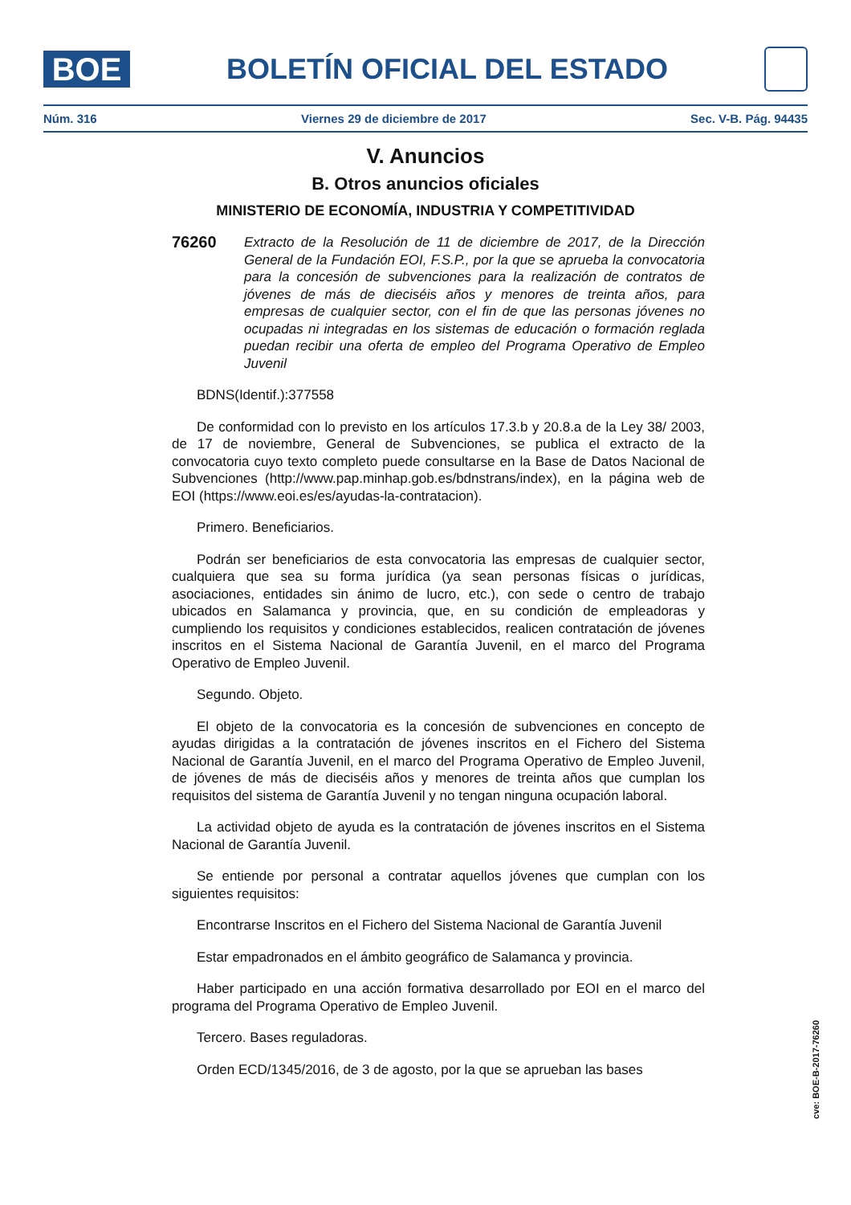BOE
BOLETÍN OFICIAL DEL ESTADO
Núm. 316 Viernes 29 de diciembre de 2017 Sec. V-B. Pág. 94435
V. Anuncios
B. Otros anuncios oficiales
MINISTERIO DE ECONOMÍA, INDUSTRIA Y COMPETITIVIDAD
76260
Extracto de la Resolución de 11 de diciembre de 2017, de la Dirección General de la Fundación EOI, F.S.P., por la que se aprueba la convocatoria para la concesión de subvenciones para la realización de contratos de jóvenes de más de dieciséis años y menores de treinta años, para empresas de cualquier sector, con el fin de que las personas jóvenes no ocupadas ni integradas en los sistemas de educación o formación reglada puedan recibir una oferta de empleo del Programa Operativo de Empleo Juvenil
BDNS(Identif.):377558
De conformidad con lo previsto en los artículos 17.3.b y 20.8.a de la Ley 38/ 2003, de 17 de noviembre, General de Subvenciones, se publica el extracto de la convocatoria cuyo texto completo puede consultarse en la Base de Datos Nacional de Subvenciones (http://www.pap.minhap.gob.es/bdnstrans/index), en la página web de EOI (https://www.eoi.es/es/ayudas-la-contratacion).
Primero. Beneficiarios.
Podrán ser beneficiarios de esta convocatoria las empresas de cualquier sector, cualquiera que sea su forma jurídica (ya sean personas físicas o jurídicas, asociaciones, entidades sin ánimo de lucro, etc.), con sede o centro de trabajo ubicados en Salamanca y provincia, que, en su condición de empleadoras y cumpliendo los requisitos y condiciones establecidos, realicen contratación de jóvenes inscritos en el Sistema Nacional de Garantía Juvenil, en el marco del Programa Operativo de Empleo Juvenil.
Segundo. Objeto.
El objeto de la convocatoria es la concesión de subvenciones en concepto de ayudas dirigidas a la contratación de jóvenes inscritos en el Fichero del Sistema Nacional de Garantía Juvenil, en el marco del Programa Operativo de Empleo Juvenil, de jóvenes de más de dieciséis años y menores de treinta años que cumplan los requisitos del sistema de Garantía Juvenil y no tengan ninguna ocupación laboral.
La actividad objeto de ayuda es la contratación de jóvenes inscritos en el Sistema Nacional de Garantía Juvenil.
Se entiende por personal a contratar aquellos jóvenes que cumplan con los siguientes requisitos:
Encontrarse Inscritos en el Fichero del Sistema Nacional de Garantía Juvenil
Estar empadronados en el ámbito geográfico de Salamanca y provincia.
Haber participado en una acción formativa desarrollado por EOI en el marco del programa del Programa Operativo de Empleo Juvenil.
Tercero. Bases reguladoras.
Orden ECD/1345/2016, de 3 de agosto, por la que se aprueban las bases
cve: BOE-B-2017-76260